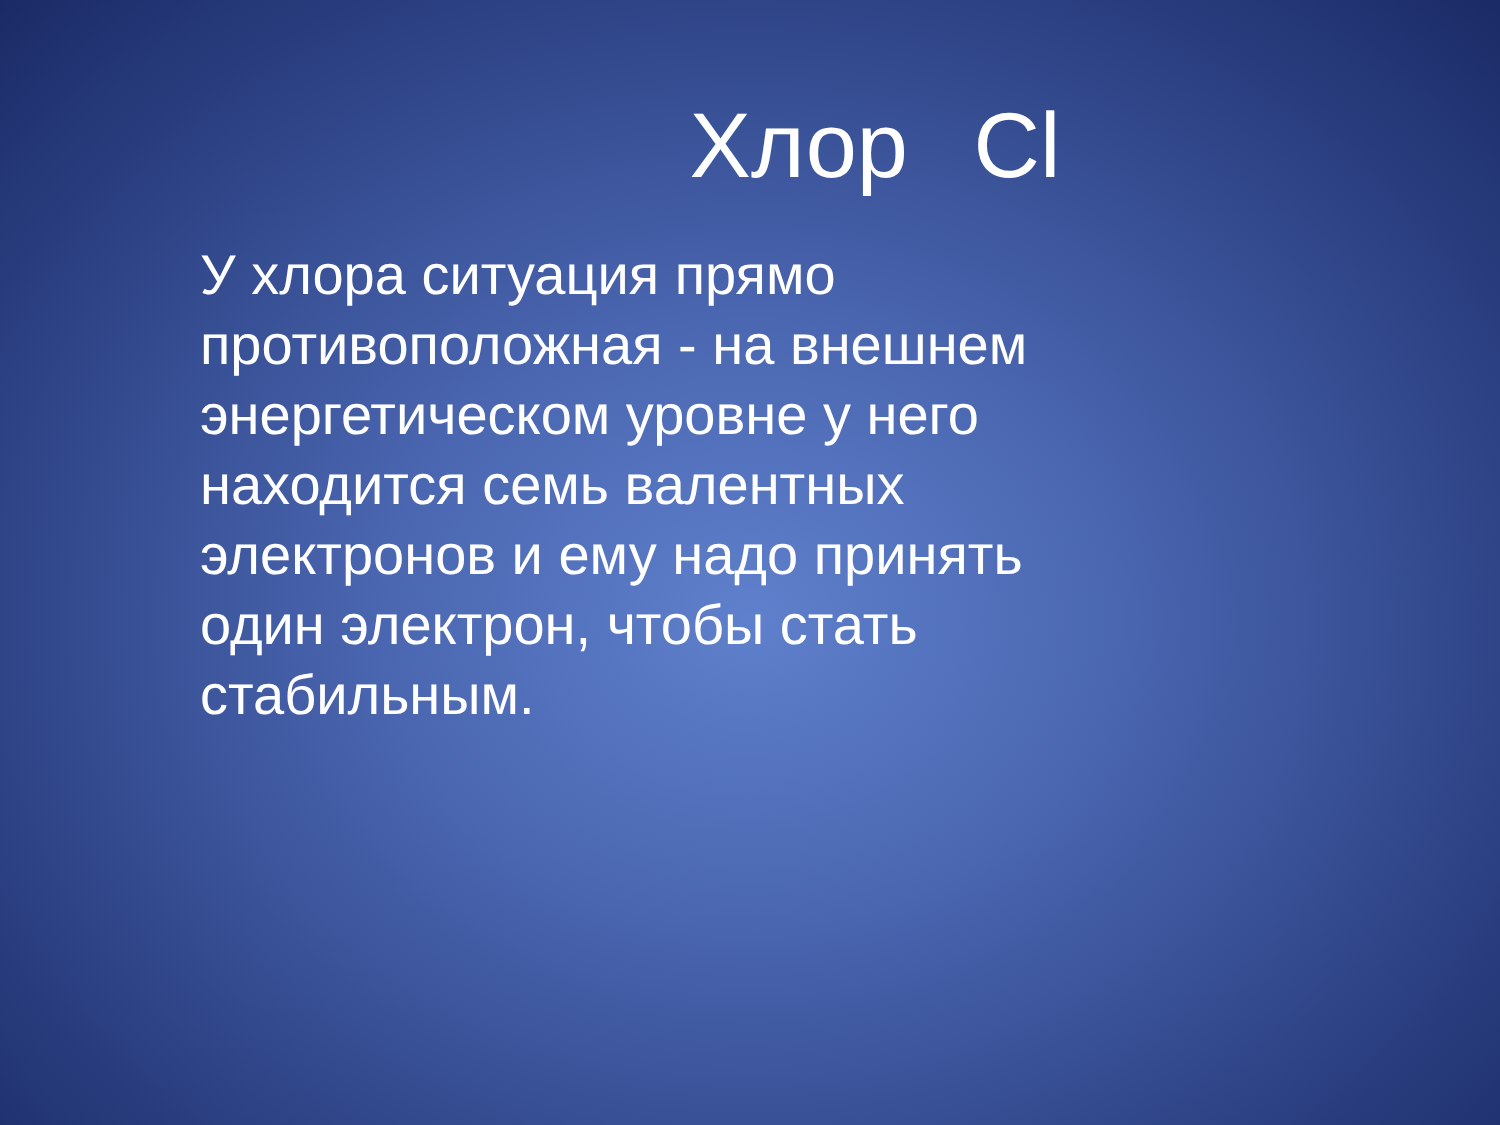Хлор Cl
У хлора ситуация прямо противоположная - на внешнем энергетическом уровне у него находится семь валентных электронов и ему надо принять один электрон, чтобы стать стабильным.